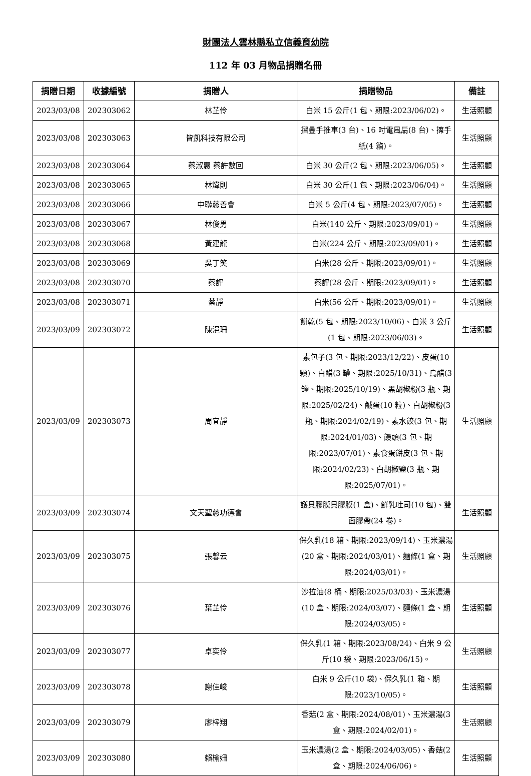財團法人雲林縣私立信義育幼院
112 年 03 月物品捐贈名冊
| 捐贈日期 | 收據編號 | 捐贈人 | 捐贈物品 | 備註 |
| --- | --- | --- | --- | --- |
| 2023/03/08 | 202303062 | 林芷伶 | 白米 15 公斤(1 包、期限:2023/06/02)。 | 生活照顧 |
| 2023/03/08 | 202303063 | 皆凱科技有限公司 | 摺疊手推車(3 台)、16 吋電風扇(8 台)、擦手紙(4 箱)。 | 生活照顧 |
| 2023/03/08 | 202303064 | 蔡淑惠 蔡許數回 | 白米 30 公斤(2 包、期限:2023/06/05)。 | 生活照顧 |
| 2023/03/08 | 202303065 | 林煒則 | 白米 30 公斤(1 包、期限:2023/06/04)。 | 生活照顧 |
| 2023/03/08 | 202303066 | 中聯慈善會 | 白米 5 公斤(4 包、期限:2023/07/05)。 | 生活照顧 |
| 2023/03/08 | 202303067 | 林俊男 | 白米(140 公斤、期限:2023/09/01)。 | 生活照顧 |
| 2023/03/08 | 202303068 | 黃建龍 | 白米(224 公斤、期限:2023/09/01)。 | 生活照顧 |
| 2023/03/08 | 202303069 | 吳丁笑 | 白米(28 公斤、期限:2023/09/01)。 | 生活照顧 |
| 2023/03/08 | 202303070 | 蔡評 | 蔡評(28 公斤、期限:2023/09/01)。 | 生活照顧 |
| 2023/03/08 | 202303071 | 蔡靜 | 白米(56 公斤、期限:2023/09/01)。 | 生活照顧 |
| 2023/03/09 | 202303072 | 陳浥珊 | 餅乾(5 包、期限:2023/10/06)、白米 3 公斤(1 包、期限:2023/06/03)。 | 生活照顧 |
| 2023/03/09 | 202303073 | 周宜靜 | 素包子(3 包、期限:2023/12/22)、皮蛋(10 顆)、白醋(3 罐、期限:2025/10/31)、烏醋(3 罐、期限:2025/10/19)、黑胡椒粉(3 瓶、期限:2025/02/24)、鹹蛋(10 粒)、白胡椒粉(3 瓶、期限:2024/02/19)、素水餃(3 包、期限:2024/01/03)、饅頭(3 包、期限:2023/07/01)、素食蛋餅皮(3 包、期限:2024/02/23)、白胡椒鹽(3 瓶、期限:2025/07/01)。 | 生活照顧 |
| 2023/03/09 | 202303074 | 文天聖慈功德會 | 護貝膠膜貝膠膜(1 盒)、鮮乳吐司(10 包)、雙面膠帶(24 卷)。 | 生活照顧 |
| 2023/03/09 | 202303075 | 張馨云 | 保久乳(18 箱、期限:2023/09/14)、玉米濃湯(20 盒、期限:2024/03/01)、麵條(1 盒、期限:2024/03/01)。 | 生活照顧 |
| 2023/03/09 | 202303076 | 葉芷伶 | 沙拉油(8 桶、期限:2025/03/03)、玉米濃湯(10 盒、期限:2024/03/07)、麵條(1 盒、期限:2024/03/05)。 | 生活照顧 |
| 2023/03/09 | 202303077 | 卓奕伶 | 保久乳(1 箱、期限:2023/08/24)、白米 9 公斤(10 袋、期限:2023/06/15)。 | 生活照顧 |
| 2023/03/09 | 202303078 | 謝佳峻 | 白米 9 公斤(10 袋)、保久乳(1 箱、期限:2023/10/05)。 | 生活照顧 |
| 2023/03/09 | 202303079 | 廖梓翔 | 香菇(2 盒、期限:2024/08/01)、玉米濃湯(3 盒、期限:2024/02/01)。 | 生活照顧 |
| 2023/03/09 | 202303080 | 賴榆姍 | 玉米濃湯(2 盒、期限:2024/03/05)、香菇(2 盒、期限:2024/06/06)。 | 生活照顧 |